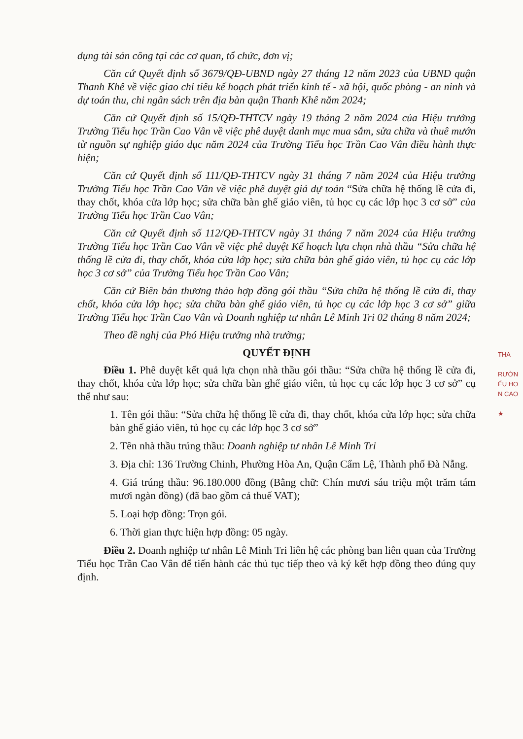dụng tài sản công tại các cơ quan, tổ chức, đơn vị;
Căn cứ Quyết định số 3679/QĐ-UBND ngày 27 tháng 12 năm 2023 của UBND quận Thanh Khê về việc giao chỉ tiêu kế hoạch phát triển kinh tế - xã hội, quốc phòng - an ninh và dự toán thu, chi ngân sách trên địa bàn quận Thanh Khê năm 2024;
Căn cứ Quyết định số 15/QĐ-THTCV ngày 19 tháng 2 năm 2024 của Hiệu trưởng Trường Tiểu học Trần Cao Vân về việc phê duyệt danh mục mua sắm, sửa chữa và thuê mướn từ nguồn sự nghiệp giáo dục năm 2024 của Trường Tiểu học Trần Cao Vân điều hành thực hiện;
Căn cứ Quyết định số 111/QĐ-THTCV ngày 31 tháng 7 năm 2024 của Hiệu trưởng Trường Tiểu học Trần Cao Vân về việc phê duyệt giá dự toán “Sửa chữa hệ thống lề cửa đi, thay chốt, khóa cửa lớp học; sửa chữa bàn ghế giáo viên, tủ học cụ các lớp học 3 cơ sở” của Trường Tiểu học Trần Cao Vân;
Căn cứ Quyết định số 112/QĐ-THTCV ngày 31 tháng 7 năm 2024 của Hiệu trưởng Trường Tiểu học Trần Cao Vân về việc phê duyệt Kế hoạch lựa chọn nhà thầu “Sửa chữa hệ thống lề cửa đi, thay chốt, khóa cửa lớp học; sửa chữa bàn ghế giáo viên, tủ học cụ các lớp học 3 cơ sở” của Trường Tiểu học Trần Cao Vân;
Căn cứ Biên bản thương thảo hợp đồng gói thầu “Sửa chữa hệ thống lề cửa đi, thay chốt, khóa cửa lớp học; sửa chữa bàn ghế giáo viên, tủ học cụ các lớp học 3 cơ sở” giữa Trường Tiểu học Trần Cao Vân và Doanh nghiệp tư nhân Lê Minh Tri 02 tháng 8 năm 2024;
Theo đề nghị của Phó Hiệu trưởng nhà trường;
QUYẾT ĐỊNH
Điều 1. Phê duyệt kết quả lựa chọn nhà thầu gói thầu: “Sửa chữa hệ thống lề cửa đi, thay chốt, khóa cửa lớp học; sửa chữa bàn ghế giáo viên, tủ học cụ các lớp học 3 cơ sở” cụ thể như sau:
1. Tên gói thầu: “Sửa chữa hệ thống lề cửa đi, thay chốt, khóa cửa lớp học; sửa chữa bàn ghế giáo viên, tủ học cụ các lớp học 3 cơ sở”
2. Tên nhà thầu trúng thầu: Doanh nghiệp tư nhân Lê Minh Tri
3. Địa chỉ: 136 Trường Chinh, Phường Hòa An, Quận Cẩm Lệ, Thành phố Đà Nẵng.
4. Giá trúng thầu: 96.180.000 đồng (Bằng chữ: Chín mươi sáu triệu một trăm tám mươi ngàn đồng) (đã bao gồm cả thuế VAT);
5. Loại hợp đồng: Trọn gói.
6. Thời gian thực hiện hợp đồng: 05 ngày.
Điều 2. Doanh nghiệp tư nhân Lê Minh Tri liên hệ các phòng ban liên quan của Trường Tiểu học Trần Cao Vân để tiến hành các thủ tục tiếp theo và ký kết hợp đồng theo đúng quy định.
THA
RƯỜN
ỂU HỌ
N CAO
★